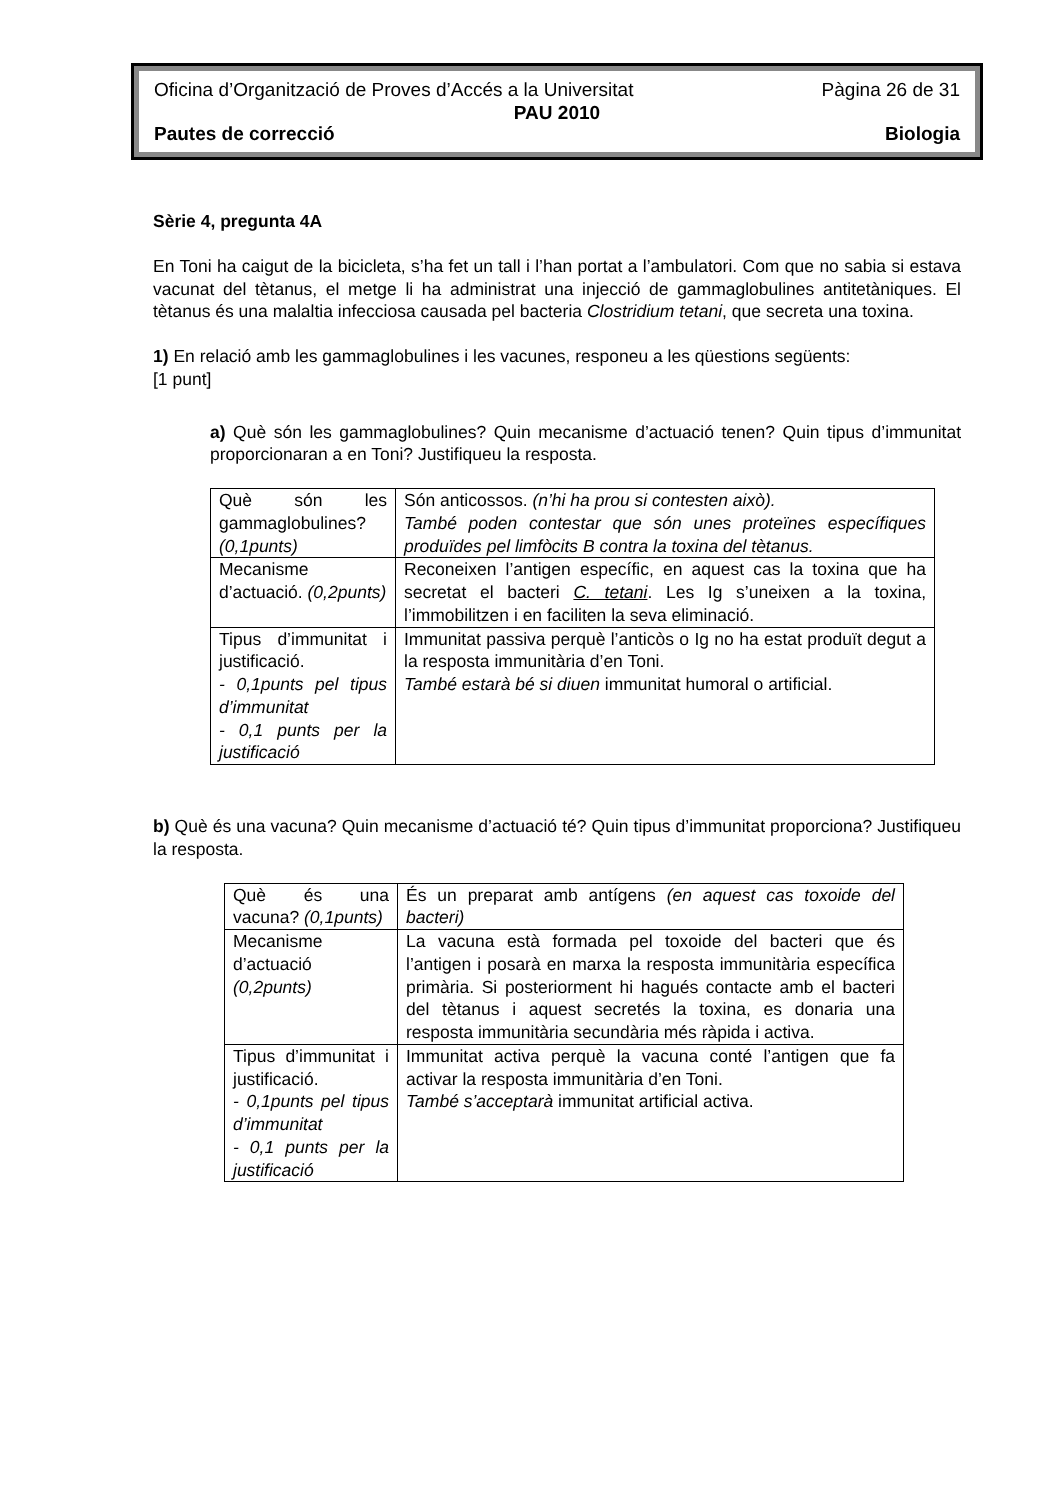Oficina d’Organització de Proves d’Accés a la Universitat Pàgina 26 de 31
PAU 2010
Pautes de correcció Biologia
Sèrie 4, pregunta 4A
En Toni ha caigut de la bicicleta, s’ha fet un tall i l’han portat a l’ambulatori. Com que no sabia si estava vacunat del tètanus, el metge li ha administrat una injecció de gammaglobulines antitetàniques. El tètanus és una malaltia infecciosa causada pel bacteria Clostridium tetani, que secreta una toxina.
1) En relació amb les gammaglobulines i les vacunes, responeu a les qüestions següents:
[1 punt]
a) Què són les gammaglobulines? Quin mecanisme d’actuació tenen? Quin tipus d’immunitat proporcionaran a en Toni? Justifiqueu la resposta.
| Què són les gammaglobulines? (0,1punts) | Són anticossos. (n’hi ha prou si contesten això). També poden contestar que són unes proteïnes específiques produïdes pel limfòcits B contra la toxina del tètanus. |
| Mecanisme d’actuació. (0,2punts) | Reconeixen l’antigen específic, en aquest cas la toxina que ha secretat el bacteri C. tetani . Les Ig s’uneixen a la toxina, l’immobilitzen i en faciliten la seva eliminació. |
| Tipus d’immunitat i justificació. - 0,1punts pel tipus d’immunitat - 0,1 punts per la justificació | Immunitat passiva perquè l’anticòs o Ig no ha estat produït degut a la resposta immunitària d’en Toni. També estarà bé si diuen immunitat humoral o artificial. |
b) Què és una vacuna? Quin mecanisme d’actuació té? Quin tipus d’immunitat proporciona? Justifiqueu la resposta.
| Què és una vacuna? (0,1punts) | És un preparat amb antígens (en aquest cas toxoide del bacteri) |
| Mecanisme d’actuació (0,2punts) | La vacuna està formada pel toxoide del bacteri que és l’antigen i posarà en marxa la resposta immunitària específica primària. Si posteriorment hi hagués contacte amb el bacteri del tètanus i aquest secretés la toxina, es donaria una resposta immunitària secundària més ràpida i activa. |
| Tipus d’immunitat i justificació. - 0,1punts pel tipus d’immunitat - 0,1 punts per la justificació | Immunitat activa perquè la vacuna conté l’antigen que fa activar la resposta immunitària d’en Toni. També s’acceptarà immunitat artificial activa. |